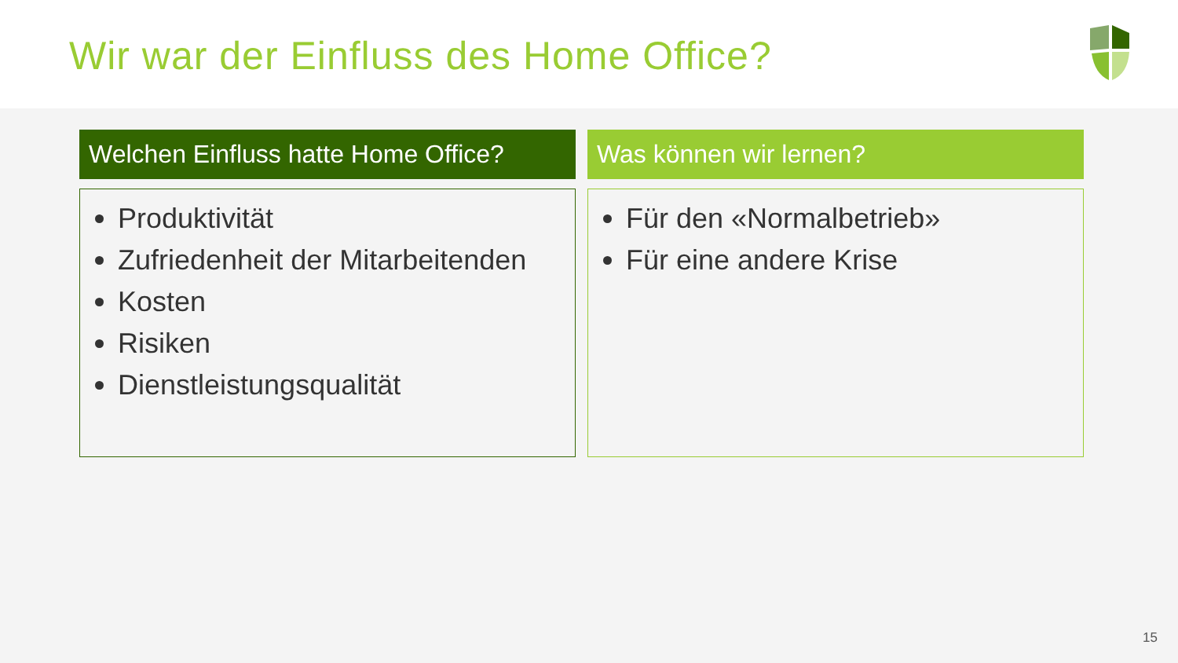Wir war der Einfluss des Home Office?
Welchen Einfluss hatte Home Office?
Produktivität
Zufriedenheit der Mitarbeitenden
Kosten
Risiken
Dienstleistungsqualität
Was können wir lernen?
Für den «Normalbetrieb»
Für eine andere Krise
15